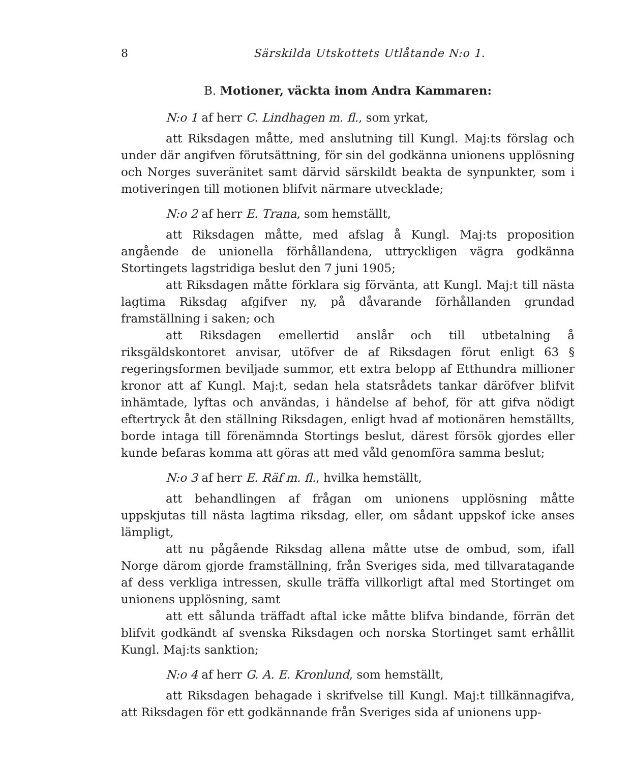8 Särskilda Utskottets Utlåtande N:o 1.
B. Motioner, väckta inom Andra Kammaren:
N:o 1 af herr C. Lindhagen m. fl., som yrkat,
att Riksdagen måtte, med anslutning till Kungl. Maj:ts förslag och under där angifven förutsättning, för sin del godkänna unionens upplösning och Norges suveränitet samt därvid särskildt beakta de synpunkter, som i motiveringen till motionen blifvit närmare utvecklade;
N:o 2 af herr E. Trana, som hemställt,
att Riksdagen måtte, med afslag å Kungl. Maj:ts proposition angående de unionella förhållandena, uttryckligen vägra godkänna Stortingets lagstridiga beslut den 7 juni 1905;
att Riksdagen måtte förklara sig förvänta, att Kungl. Maj:t till nästa lagtima Riksdag afgifver ny, på dåvarande förhållanden grundad framställning i saken; och
att Riksdagen emellertid anslår och till utbetalning å riksgäldskontoret anvisar, utöfver de af Riksdagen förut enligt 63 § regeringsformen beviljade summor, ett extra belopp af Etthundra millioner kronor att af Kungl. Maj:t, sedan hela statsrådets tankar däröfver blifvit inhämtade, lyftas och användas, i händelse af behof, för att gifva nödigt eftertryck åt den ställning Riksdagen, enligt hvad af motionären hemställts, borde intaga till förenämnda Stortings beslut, därest försök gjordes eller kunde befaras komma att göras att med våld genomföra samma beslut;
N:o 3 af herr E. Räf m. fl., hvilka hemställt,
att behandlingen af frågan om unionens upplösning måtte uppskjutas till nästa lagtima riksdag, eller, om sådant uppskof icke anses lämpligt,
att nu pågående Riksdag allena måtte utse de ombud, som, ifall Norge därom gjorde framställning, från Sveriges sida, med tillvaratagande af dess verkliga intressen, skulle träffa villkorligt aftal med Stortinget om unionens upplösning, samt
att ett sålunda träffadt aftal icke måtte blifva bindande, förrän det blifvit godkändt af svenska Riksdagen och norska Stortinget samt erhållit Kungl. Maj:ts sanktion;
N:o 4 af herr G. A. E. Kronlund, som hemställt,
att Riksdagen behagade i skrifvelse till Kungl. Maj:t tillkännagifva, att Riksdagen för ett godkännande från Sveriges sida af unionens upp-